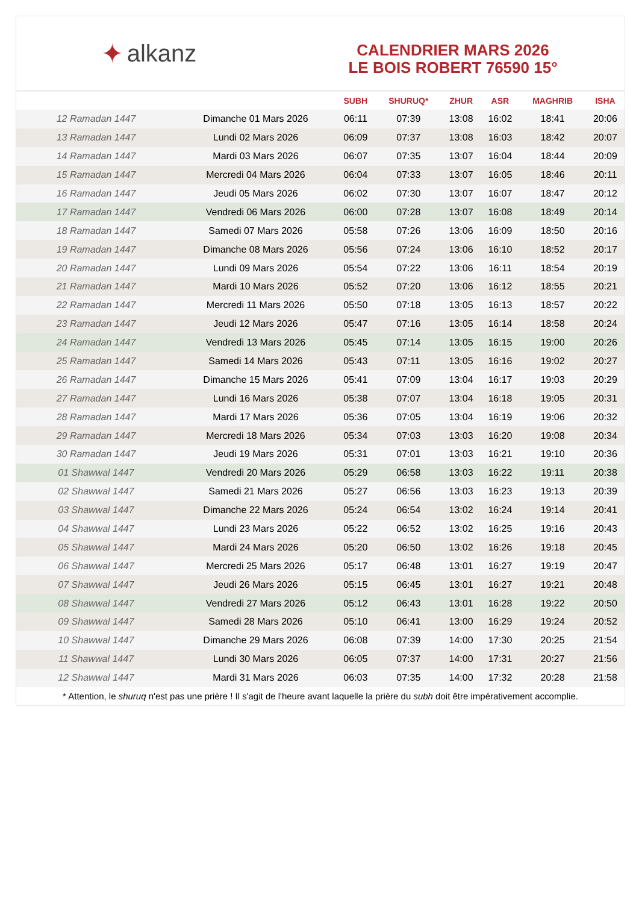✦ alkanz
CALENDRIER MARS 2026
LE BOIS ROBERT 76590 15°
| | | SUBH | SHURUQ* | ZHUR | ASR | MAGHRIB | ISHA |
| --- | --- | --- | --- | --- | --- | --- | --- |
| 12 Ramadan 1447 | Dimanche 01 Mars 2026 | 06:11 | 07:39 | 13:08 | 16:02 | 18:41 | 20:06 |
| 13 Ramadan 1447 | Lundi 02 Mars 2026 | 06:09 | 07:37 | 13:08 | 16:03 | 18:42 | 20:07 |
| 14 Ramadan 1447 | Mardi 03 Mars 2026 | 06:07 | 07:35 | 13:07 | 16:04 | 18:44 | 20:09 |
| 15 Ramadan 1447 | Mercredi 04 Mars 2026 | 06:04 | 07:33 | 13:07 | 16:05 | 18:46 | 20:11 |
| 16 Ramadan 1447 | Jeudi 05 Mars 2026 | 06:02 | 07:30 | 13:07 | 16:07 | 18:47 | 20:12 |
| 17 Ramadan 1447 | Vendredi 06 Mars 2026 | 06:00 | 07:28 | 13:07 | 16:08 | 18:49 | 20:14 |
| 18 Ramadan 1447 | Samedi 07 Mars 2026 | 05:58 | 07:26 | 13:06 | 16:09 | 18:50 | 20:16 |
| 19 Ramadan 1447 | Dimanche 08 Mars 2026 | 05:56 | 07:24 | 13:06 | 16:10 | 18:52 | 20:17 |
| 20 Ramadan 1447 | Lundi 09 Mars 2026 | 05:54 | 07:22 | 13:06 | 16:11 | 18:54 | 20:19 |
| 21 Ramadan 1447 | Mardi 10 Mars 2026 | 05:52 | 07:20 | 13:06 | 16:12 | 18:55 | 20:21 |
| 22 Ramadan 1447 | Mercredi 11 Mars 2026 | 05:50 | 07:18 | 13:05 | 16:13 | 18:57 | 20:22 |
| 23 Ramadan 1447 | Jeudi 12 Mars 2026 | 05:47 | 07:16 | 13:05 | 16:14 | 18:58 | 20:24 |
| 24 Ramadan 1447 | Vendredi 13 Mars 2026 | 05:45 | 07:14 | 13:05 | 16:15 | 19:00 | 20:26 |
| 25 Ramadan 1447 | Samedi 14 Mars 2026 | 05:43 | 07:11 | 13:05 | 16:16 | 19:02 | 20:27 |
| 26 Ramadan 1447 | Dimanche 15 Mars 2026 | 05:41 | 07:09 | 13:04 | 16:17 | 19:03 | 20:29 |
| 27 Ramadan 1447 | Lundi 16 Mars 2026 | 05:38 | 07:07 | 13:04 | 16:18 | 19:05 | 20:31 |
| 28 Ramadan 1447 | Mardi 17 Mars 2026 | 05:36 | 07:05 | 13:04 | 16:19 | 19:06 | 20:32 |
| 29 Ramadan 1447 | Mercredi 18 Mars 2026 | 05:34 | 07:03 | 13:03 | 16:20 | 19:08 | 20:34 |
| 30 Ramadan 1447 | Jeudi 19 Mars 2026 | 05:31 | 07:01 | 13:03 | 16:21 | 19:10 | 20:36 |
| 01 Shawwal 1447 | Vendredi 20 Mars 2026 | 05:29 | 06:58 | 13:03 | 16:22 | 19:11 | 20:38 |
| 02 Shawwal 1447 | Samedi 21 Mars 2026 | 05:27 | 06:56 | 13:03 | 16:23 | 19:13 | 20:39 |
| 03 Shawwal 1447 | Dimanche 22 Mars 2026 | 05:24 | 06:54 | 13:02 | 16:24 | 19:14 | 20:41 |
| 04 Shawwal 1447 | Lundi 23 Mars 2026 | 05:22 | 06:52 | 13:02 | 16:25 | 19:16 | 20:43 |
| 05 Shawwal 1447 | Mardi 24 Mars 2026 | 05:20 | 06:50 | 13:02 | 16:26 | 19:18 | 20:45 |
| 06 Shawwal 1447 | Mercredi 25 Mars 2026 | 05:17 | 06:48 | 13:01 | 16:27 | 19:19 | 20:47 |
| 07 Shawwal 1447 | Jeudi 26 Mars 2026 | 05:15 | 06:45 | 13:01 | 16:27 | 19:21 | 20:48 |
| 08 Shawwal 1447 | Vendredi 27 Mars 2026 | 05:12 | 06:43 | 13:01 | 16:28 | 19:22 | 20:50 |
| 09 Shawwal 1447 | Samedi 28 Mars 2026 | 05:10 | 06:41 | 13:00 | 16:29 | 19:24 | 20:52 |
| 10 Shawwal 1447 | Dimanche 29 Mars 2026 | 06:08 | 07:39 | 14:00 | 17:30 | 20:25 | 21:54 |
| 11 Shawwal 1447 | Lundi 30 Mars 2026 | 06:05 | 07:37 | 14:00 | 17:31 | 20:27 | 21:56 |
| 12 Shawwal 1447 | Mardi 31 Mars 2026 | 06:03 | 07:35 | 14:00 | 17:32 | 20:28 | 21:58 |
* Attention, le shuruq n'est pas une prière ! Il s'agit de l'heure avant laquelle la prière du subh doit être impérativement accomplie.